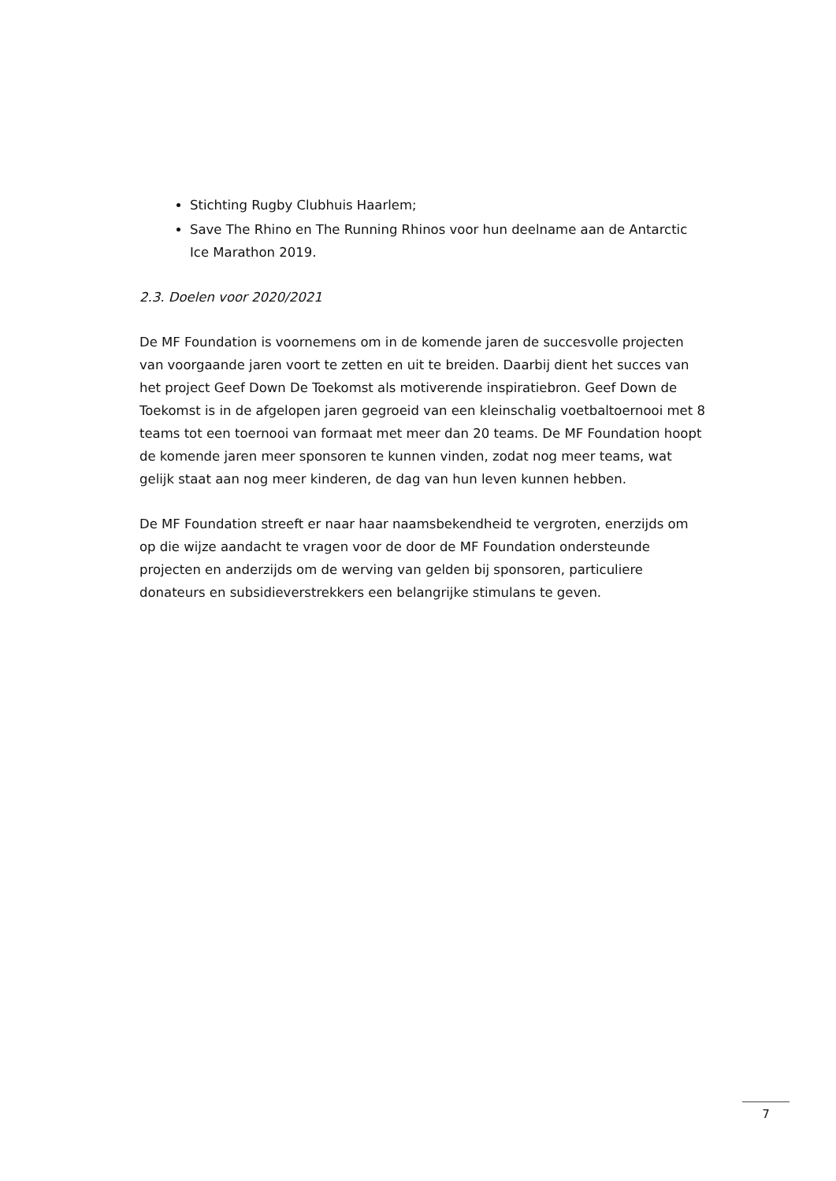Stichting Rugby Clubhuis Haarlem;
Save The Rhino en The Running Rhinos voor hun deelname aan de Antarctic Ice Marathon 2019.
2.3. Doelen voor 2020/2021
De MF Foundation is voornemens om in de komende jaren de succesvolle projecten van voorgaande jaren voort te zetten en uit te breiden. Daarbij dient het succes van het project Geef Down De Toekomst als motiverende inspiratiebron. Geef Down de Toekomst is in de afgelopen jaren gegroeid van een kleinschalig voetbaltoernooi met 8 teams tot een toernooi van formaat met meer dan 20 teams. De MF Foundation hoopt de komende jaren meer sponsoren te kunnen vinden, zodat nog meer teams, wat gelijk staat aan nog meer kinderen, de dag van hun leven kunnen hebben.
De MF Foundation streeft er naar haar naamsbekendheid te vergroten, enerzijds om op die wijze aandacht te vragen voor de door de MF Foundation ondersteunde projecten en anderzijds om de werving van gelden bij sponsoren, particuliere donateurs en subsidieverstrekkers een belangrijke stimulans te geven.
7